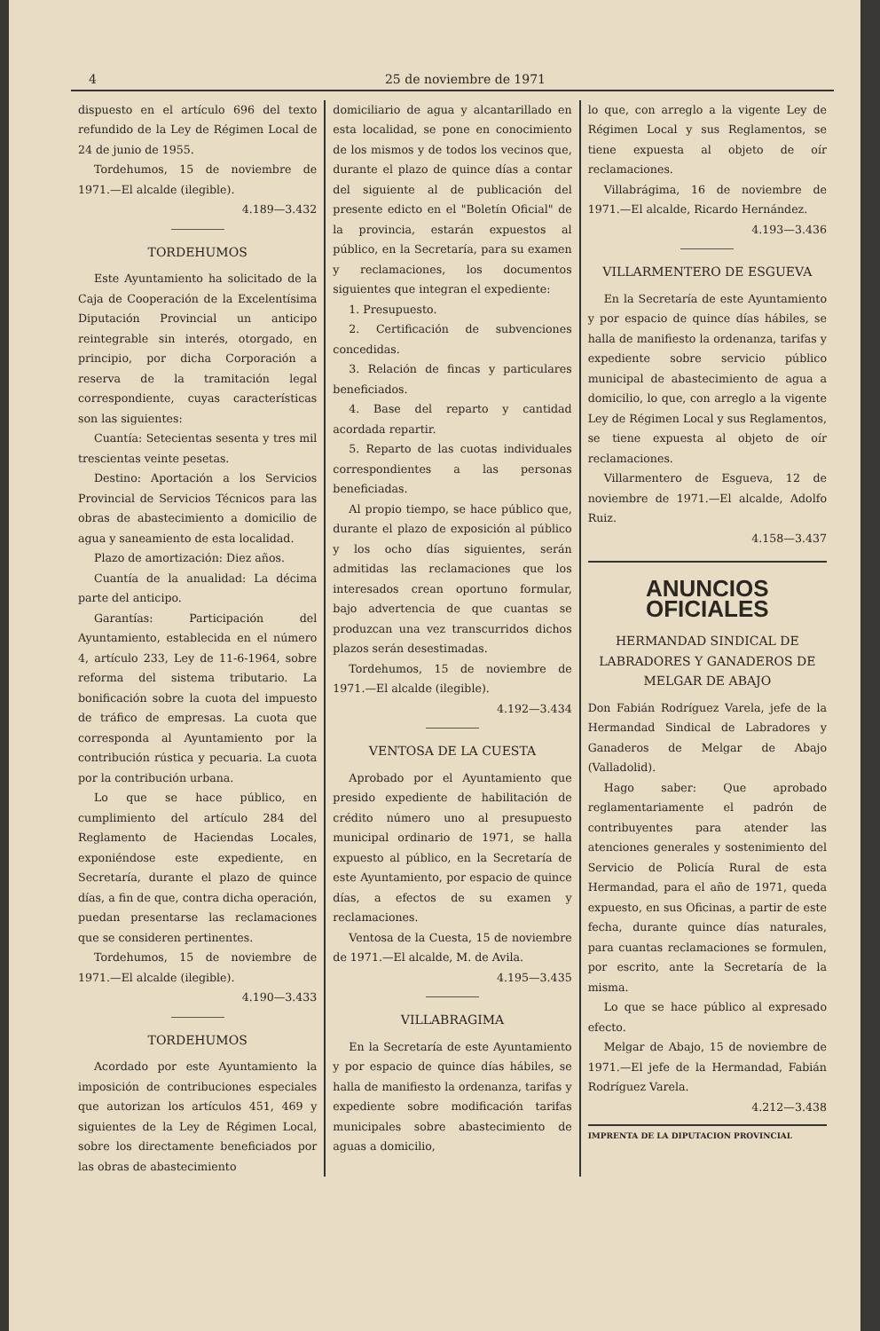4 25 de noviembre de 1971
dispuesto en el artículo 696 del texto refundido de la Ley de Régimen Local de 24 de junio de 1955.
Tordehumos, 15 de noviembre de 1971.—El alcalde (ilegible).
4.189—3.432
TORDEHUMOS
Este Ayuntamiento ha solicitado de la Caja de Cooperación de la Excelentísima Diputación Provincial un anticipo reintegrable sin interés, otorgado, en principio, por dicha Corporación a reserva de la tramitación legal correspondiente, cuyas características son las siguientes:
Cuantía: Setecientas sesenta y tres mil trescientas veinte pesetas.
Destino: Aportación a los Servicios Provincial de Servicios Técnicos para las obras de abastecimiento a domicilio de agua y saneamiento de esta localidad.
Plazo de amortización: Diez años.
Cuantía de la anualidad: La décima parte del anticipo.
Garantías: Participación del Ayuntamiento, establecida en el número 4, artículo 233, Ley de 11-6-1964, sobre reforma del sistema tributario. La bonificación sobre la cuota del impuesto de tráfico de empresas. La cuota que corresponda al Ayuntamiento por la contribución rústica y pecuaria. La cuota por la contribución urbana.
Lo que se hace público, en cumplimiento del artículo 284 del Reglamento de Haciendas Locales, exponiéndose este expediente, en Secretaría, durante el plazo de quince días, a fin de que, contra dicha operación, puedan presentarse las reclamaciones que se consideren pertinentes.
Tordehumos, 15 de noviembre de 1971.—El alcalde (ilegible).
4.190—3.433
TORDEHUMOS
Acordado por este Ayuntamiento la imposición de contribuciones especiales que autorizan los artículos 451, 469 y siguientes de la Ley de Régimen Local, sobre los directamente beneficiados por las obras de abastecimiento
domiciliario de agua y alcantarillado en esta localidad, se pone en conocimiento de los mismos y de todos los vecinos que, durante el plazo de quince días a contar del siguiente al de publicación del presente edicto en el "Boletín Oficial" de la provincia, estarán expuestos al público, en la Secretaría, para su examen y reclamaciones, los documentos siguientes que integran el expediente:
1. Presupuesto.
2. Certificación de subvenciones concedidas.
3. Relación de fincas y particulares beneficiados.
4. Base del reparto y cantidad acordada repartir.
5. Reparto de las cuotas individuales correspondientes a las personas beneficiadas.
Al propio tiempo, se hace público que, durante el plazo de exposición al público y los ocho días siguientes, serán admitidas las reclamaciones que los interesados crean oportuno formular, bajo advertencia de que cuantas se produzcan una vez transcurridos dichos plazos serán desestimadas.
Tordehumos, 15 de noviembre de 1971.—El alcalde (ilegible).
4.192—3.434
VENTOSA DE LA CUESTA
Aprobado por el Ayuntamiento que presido expediente de habilitación de crédito número uno al presupuesto municipal ordinario de 1971, se halla expuesto al público, en la Secretaría de este Ayuntamiento, por espacio de quince días, a efectos de su examen y reclamaciones.
Ventosa de la Cuesta, 15 de noviembre de 1971.—El alcalde, M. de Avila.
4.195—3.435
VILLABRAGIMA
En la Secretaría de este Ayuntamiento y por espacio de quince días hábiles, se halla de manifiesto la ordenanza, tarifas y expediente sobre modificación tarifas municipales sobre abastecimiento de aguas a domicilio,
lo que, con arreglo a la vigente Ley de Régimen Local y sus Reglamentos, se tiene expuesta al objeto de oír reclamaciones.
Villabrágima, 16 de noviembre de 1971.—El alcalde, Ricardo Hernández.
4.193—3.436
VILLARMENTERO DE ESGUEVA
En la Secretaría de este Ayuntamiento y por espacio de quince días hábiles, se halla de manifiesto la ordenanza, tarifas y expediente sobre servicio público municipal de abastecimiento de agua a domicilio, lo que, con arreglo a la vigente Ley de Régimen Local y sus Reglamentos, se tiene expuesta al objeto de oír reclamaciones.
Villarmentero de Esgueva, 12 de noviembre de 1971.—El alcalde, Adolfo Ruiz.
4.158—3.437
ANUNCIOS OFICIALES
HERMANDAD SINDICAL DE LABRADORES Y GANADEROS DE MELGAR DE ABAJO
Don Fabián Rodríguez Varela, jefe de la Hermandad Sindical de Labradores y Ganaderos de Melgar de Abajo (Valladolid).
Hago saber: Que aprobado reglamentariamente el padrón de contribuyentes para atender las atenciones generales y sostenimiento del Servicio de Policía Rural de esta Hermandad, para el año de 1971, queda expuesto, en sus Oficinas, a partir de este fecha, durante quince días naturales, para cuantas reclamaciones se formulen, por escrito, ante la Secretaría de la misma.
Lo que se hace público al expresado efecto.
Melgar de Abajo, 15 de noviembre de 1971.—El jefe de la Hermandad, Fabián Rodríguez Varela.
4.212—3.438
IMPRENTA DE LA DIPUTACION PROVINCIAL